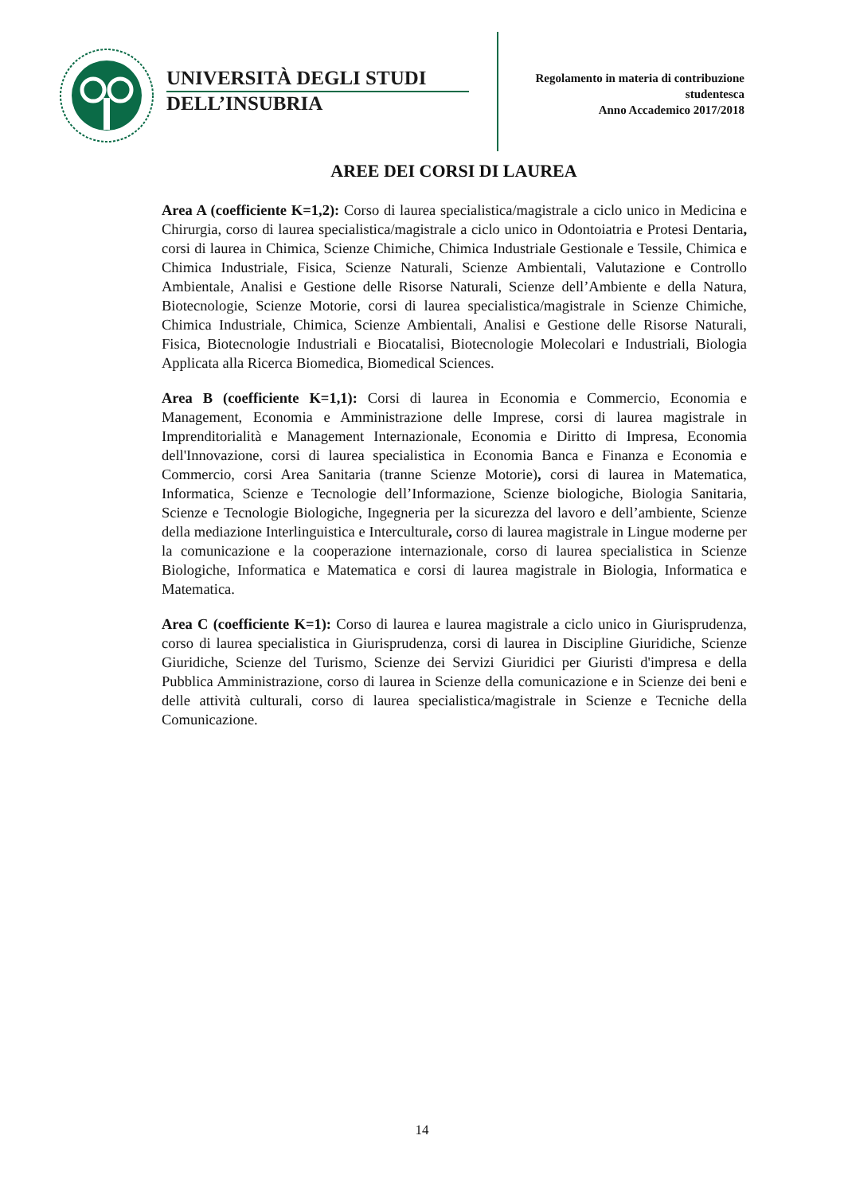UNIVERSITÀ DEGLI STUDI
DELL’INSUBRIA
Regolamento in materia di contribuzione
studentesca
Anno Accademico 2017/2018
AREE DEI CORSI DI LAUREA
Area A (coefficiente K=1,2): Corso di laurea specialistica/magistrale a ciclo unico in Medicina e Chirurgia, corso di laurea specialistica/magistrale a ciclo unico in Odontoiatria e Protesi Dentaria, corsi di laurea in Chimica, Scienze Chimiche, Chimica Industriale Gestionale e Tessile, Chimica e Chimica Industriale, Fisica, Scienze Naturali, Scienze Ambientali, Valutazione e Controllo Ambientale, Analisi e Gestione delle Risorse Naturali, Scienze dell’Ambiente e della Natura, Biotecnologie, Scienze Motorie, corsi di laurea specialistica/magistrale in Scienze Chimiche, Chimica Industriale, Chimica, Scienze Ambientali, Analisi e Gestione delle Risorse Naturali, Fisica, Biotecnologie Industriali e Biocatalisi, Biotecnologie Molecolari e Industriali, Biologia Applicata alla Ricerca Biomedica, Biomedical Sciences.
Area B (coefficiente K=1,1): Corsi di laurea in Economia e Commercio, Economia e Management, Economia e Amministrazione delle Imprese, corsi di laurea magistrale in Imprenditorialità e Management Internazionale, Economia e Diritto di Impresa, Economia dell'Innovazione, corsi di laurea specialistica in Economia Banca e Finanza e Economia e Commercio, corsi Area Sanitaria (tranne Scienze Motorie), corsi di laurea in Matematica, Informatica, Scienze e Tecnologie dell’Informazione, Scienze biologiche, Biologia Sanitaria, Scienze e Tecnologie Biologiche, Ingegneria per la sicurezza del lavoro e dell’ambiente, Scienze della mediazione Interlinguistica e Interculturale, corso di laurea magistrale in Lingue moderne per la comunicazione e la cooperazione internazionale, corso di laurea specialistica in Scienze Biologiche, Informatica e Matematica e corsi di laurea magistrale in Biologia, Informatica e Matematica.
Area C (coefficiente K=1): Corso di laurea e laurea magistrale a ciclo unico in Giurisprudenza, corso di laurea specialistica in Giurisprudenza, corsi di laurea in Discipline Giuridiche, Scienze Giuridiche, Scienze del Turismo, Scienze dei Servizi Giuridici per Giuristi d'impresa e della Pubblica Amministrazione, corso di laurea in Scienze della comunicazione e in Scienze dei beni e delle attività culturali, corso di laurea specialistica/magistrale in Scienze e Tecniche della Comunicazione.
14